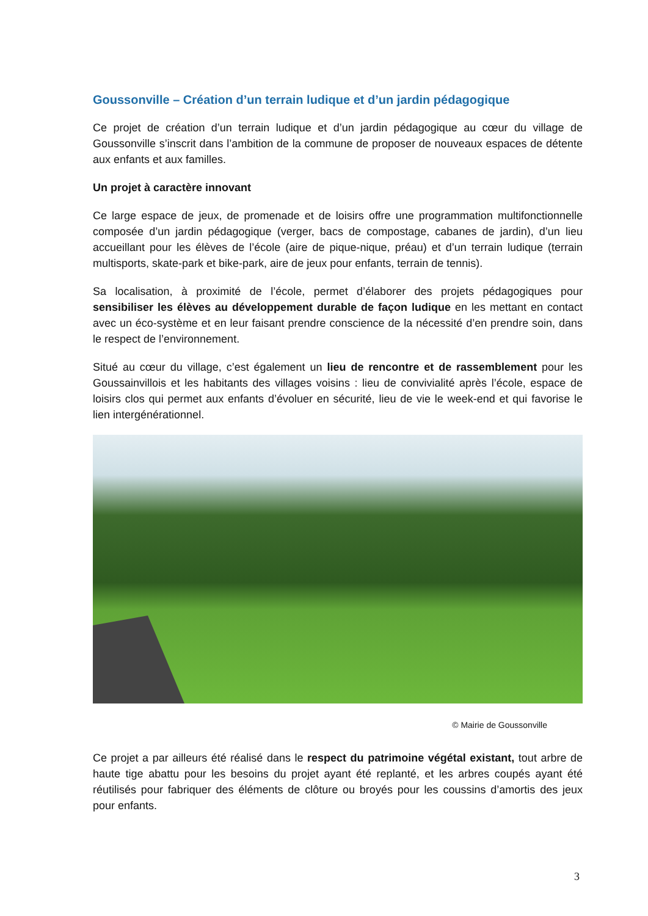Goussonville – Création d’un terrain ludique et d’un jardin pédagogique
Ce projet de création d’un terrain ludique et d’un jardin pédagogique au cœur du village de Goussonville s’inscrit dans l’ambition de la commune de proposer de nouveaux espaces de détente aux enfants et aux familles.
Un projet à caractère innovant
Ce large espace de jeux, de promenade et de loisirs offre une programmation multifonctionnelle composée d’un jardin pédagogique (verger, bacs de compostage, cabanes de jardin), d’un lieu accueillant pour les élèves de l’école (aire de pique-nique, préau) et d’un terrain ludique (terrain multisports, skate-park et bike-park, aire de jeux pour enfants, terrain de tennis).
Sa localisation, à proximité de l’école, permet d’élaborer des projets pédagogiques pour sensibiliser les élèves au développement durable de façon ludique en les mettant en contact avec un éco-système et en leur faisant prendre conscience de la nécessité d’en prendre soin, dans le respect de l’environnement.
Situé au cœur du village, c’est également un lieu de rencontre et de rassemblement pour les Goussainvillois et les habitants des villages voisins : lieu de convivialité après l’école, espace de loisirs clos qui permet aux enfants d’évoluer en sécurité, lieu de vie le week-end et qui favorise le lien intergénérationnel.
© Mairie de Goussonville
Ce projet a par ailleurs été réalisé dans le respect du patrimoine végétal existant, tout arbre de haute tige abattu pour les besoins du projet ayant été replanté, et les arbres coupés ayant été réutilisés pour fabriquer des éléments de clôture ou broyés pour les coussins d’amortis des jeux pour enfants.
3